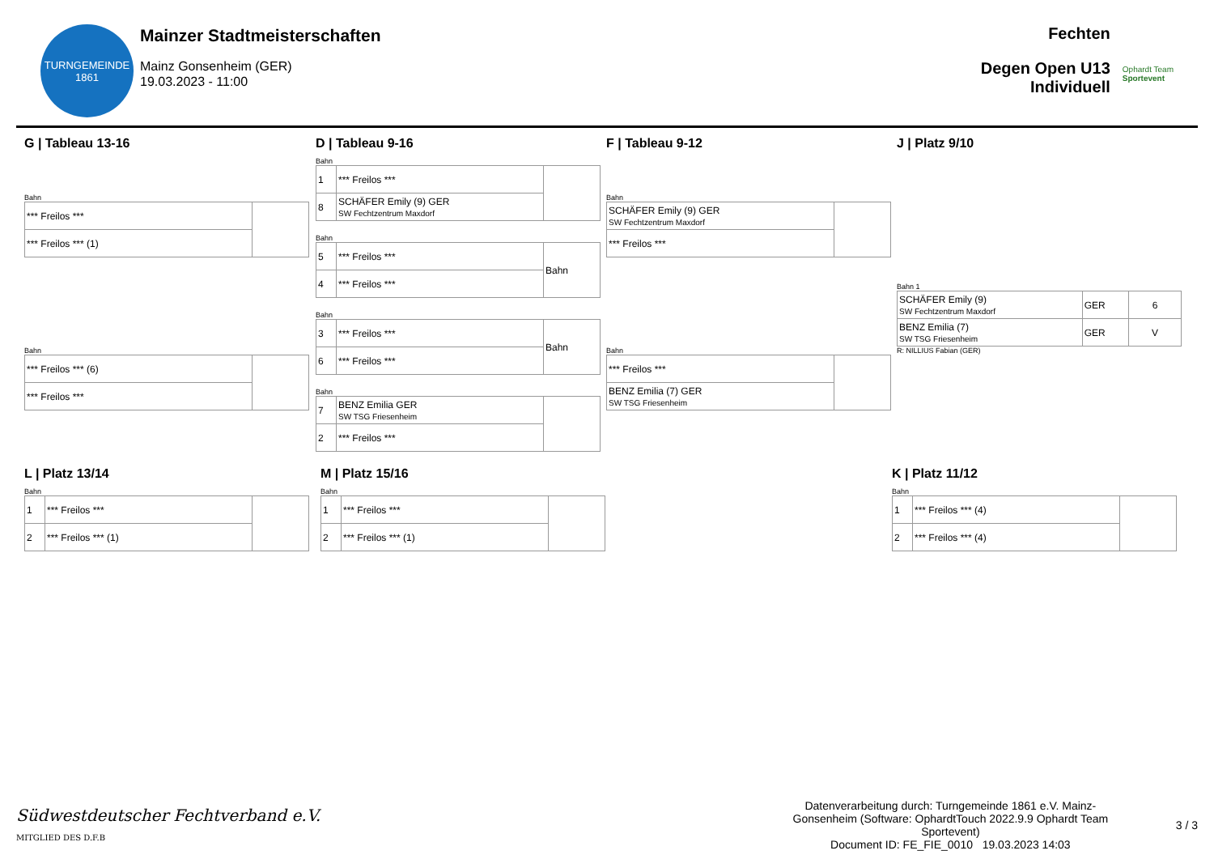TURNGEMEINDE
1861
Mainzer Stadtmeisterschaften
Mainz Gonsenheim (GER)
19.03.2023 - 11:00
Fechten
Degen Open U13
Individuell
Ophardt Team
Sportevent
G | Tableau 13-16
Bahn
| *** Freilos *** | |
| *** Freilos *** (1) | |
Bahn
| *** Freilos *** (6) | |
| *** Freilos *** | |
D | Tableau 9-16
Bahn
| 1 | *** Freilos *** | |
| 8 | SCHÄFER Emily (9) GER SW Fechtzentrum Maxdorf | |
Bahn
| 5 | *** Freilos *** | Bahn |
| 4 | *** Freilos *** | |
Bahn
| 3 | *** Freilos *** | Bahn |
| 6 | *** Freilos *** | |
Bahn
| 7 | BENZ Emilia GER SW TSG Friesenheim | |
| 2 | *** Freilos *** | |
F | Tableau 9-12
Bahn
| SCHÄFER Emily (9) GER SW Fechtzentrum Maxdorf | |
| *** Freilos *** | |
Bahn
| *** Freilos *** | |
| BENZ Emilia (7) GER SW TSG Friesenheim | |
J | Platz 9/10
Bahn 1
| SCHÄFER Emily (9) SW Fechtzentrum Maxdorf | GER | 6 |
| BENZ Emilia (7) SW TSG Friesenheim | GER | V |
R: NILLIUS Fabian (GER)
L | Platz 13/14
Bahn
| 1 | *** Freilos *** | |
| 2 | *** Freilos *** (1) | |
M | Platz 15/16
Bahn
| 1 | *** Freilos *** | |
| 2 | *** Freilos *** (1) | |
K | Platz 11/12
Bahn
| 1 | *** Freilos *** (4) | |
| 2 | *** Freilos *** (4) | |
Südwestdeutscher Fechtverband e.V.
MITGLIED DES D.F.B
Datenverarbeitung durch: Turngemeinde 1861 e.V. Mainz-Gonsenheim (Software: OphardtTouch 2022.9.9 Ophardt Team Sportevent)
Document ID: FE_FIE_0010 19.03.2023 14:03
3 / 3